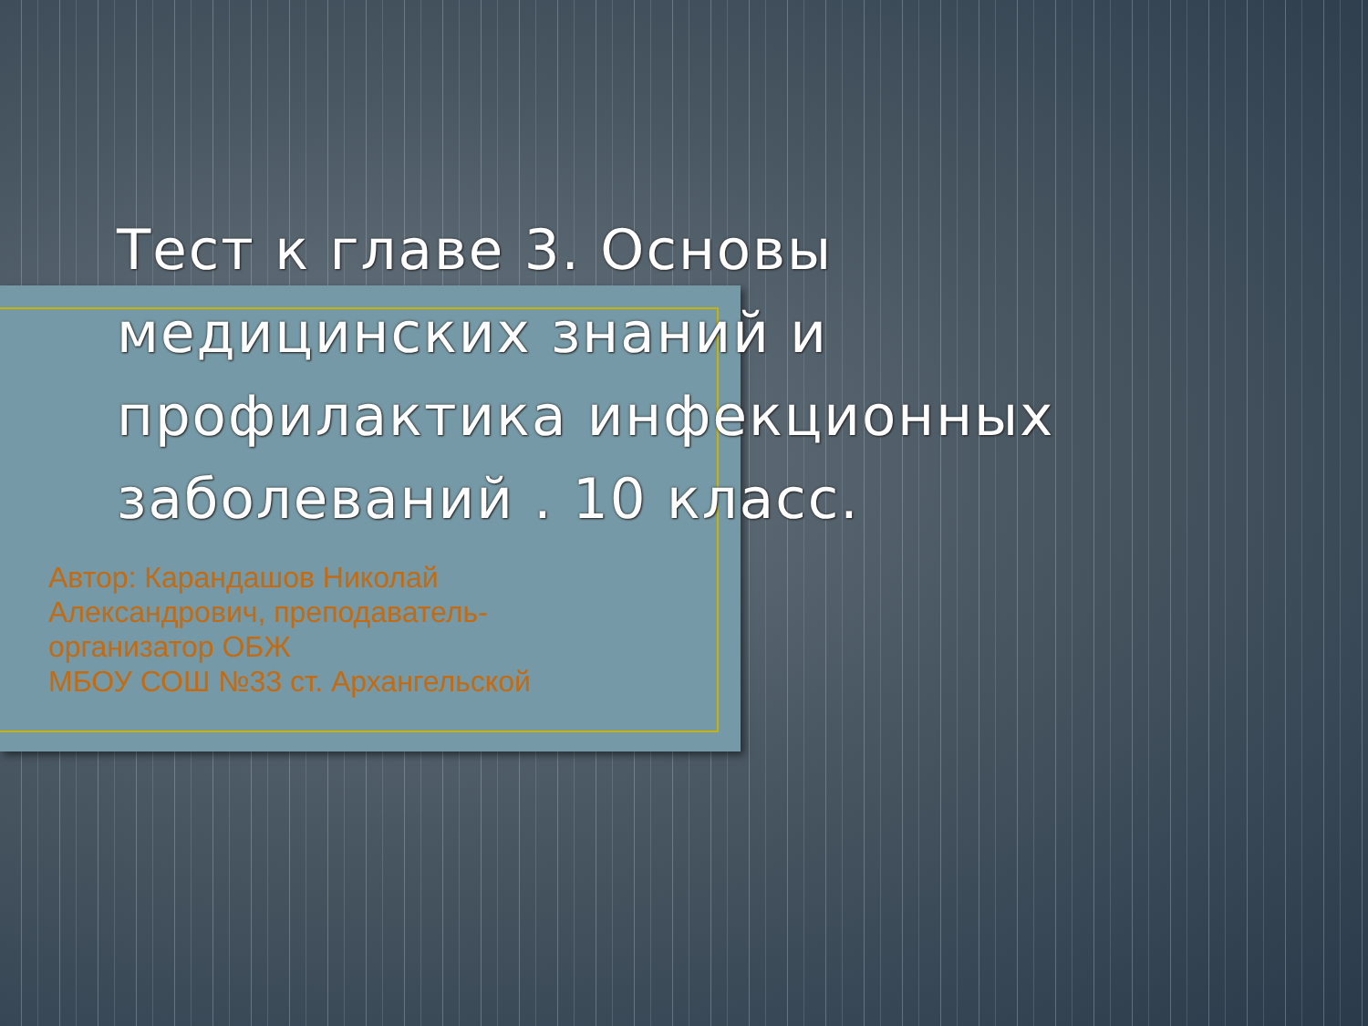Тест к главе 3. Основы медицинских знаний и профилактика инфекционных заболеваний . 10 класс.
Автор: Карандашов Николай Александрович, преподаватель-организатор ОБЖ
МБОУ СОШ №33 ст. Архангельской